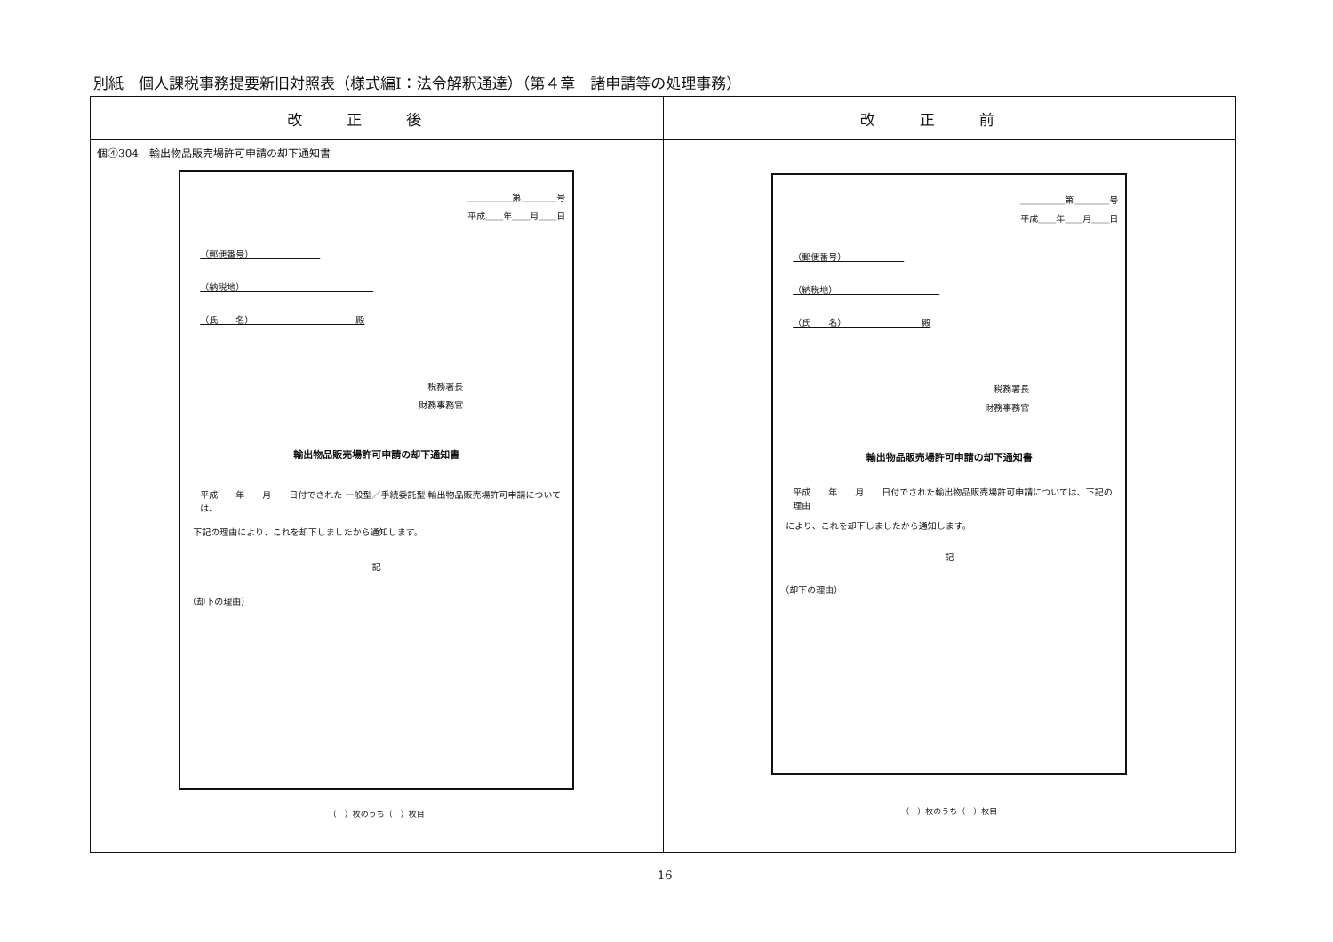別紙　個人課税事務提要新旧対照表（様式編Ⅰ：法令解釈通達）（第４章　諸申請等の処理事務）
| 改正後 | 改正前 |
| --- | --- |
| 個④304 輸出物品販売場許可申請の却下通知書 ＿＿＿＿＿第＿＿＿＿号 平成＿＿年＿＿月＿＿日 （郵便番号） （納税地） （氏 名） 殿 税務署長 財務事務官 輸出物品販売場許可申請の却下通知書 平成 年 月 日付でされた 一般型／手続委託型 輸出物品販売場許可申請については、 下記の理由により、これを却下しましたから通知します。 記 （却下の理由） （ ）枚のうち（ ）枚目 | ＿＿＿＿＿第＿＿＿＿号 平成＿＿年＿＿月＿＿日 （郵便番号） （納税地） （氏 名） 殿 税務署長 財務事務官 輸出物品販売場許可申請の却下通知書 平成 年 月 日付でされた輸出物品販売場許可申請については、下記の理由 により、これを却下しましたから通知します。 記 （却下の理由） （ ）枚のうち（ ）枚目 |
16